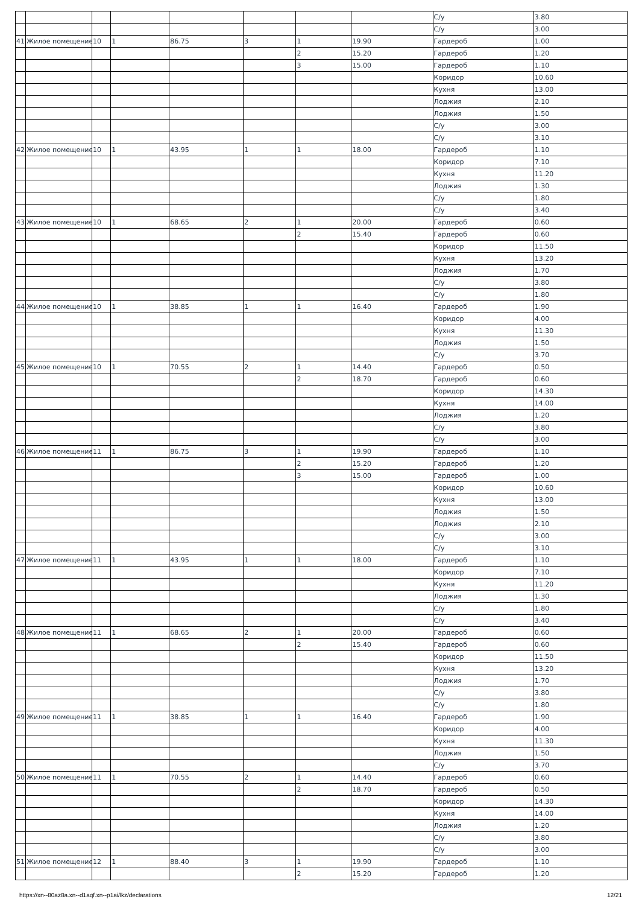| | | | | | | | | С/у | 3.80 |
| | | | | | | | | С/у | 3.00 |
| 41 | Жилое помещение | 10 | 1 | 86.75 | 3 | 1 | 19.90 | Гардероб | 1.00 |
| | | | | | | 2 | 15.20 | Гардероб | 1.20 |
| | | | | | | 3 | 15.00 | Гардероб | 1.10 |
| | | | | | | | | Коридор | 10.60 |
| | | | | | | | | Кухня | 13.00 |
| | | | | | | | | Лоджия | 2.10 |
| | | | | | | | | Лоджия | 1.50 |
| | | | | | | | | С/у | 3.00 |
| | | | | | | | | С/у | 3.10 |
| 42 | Жилое помещение | 10 | 1 | 43.95 | 1 | 1 | 18.00 | Гардероб | 1.10 |
| | | | | | | | | Коридор | 7.10 |
| | | | | | | | | Кухня | 11.20 |
| | | | | | | | | Лоджия | 1.30 |
| | | | | | | | | С/у | 1.80 |
| | | | | | | | | С/у | 3.40 |
| 43 | Жилое помещение | 10 | 1 | 68.65 | 2 | 1 | 20.00 | Гардероб | 0.60 |
| | | | | | | 2 | 15.40 | Гардероб | 0.60 |
| | | | | | | | | Коридор | 11.50 |
| | | | | | | | | Кухня | 13.20 |
| | | | | | | | | Лоджия | 1.70 |
| | | | | | | | | С/у | 3.80 |
| | | | | | | | | С/у | 1.80 |
| 44 | Жилое помещение | 10 | 1 | 38.85 | 1 | 1 | 16.40 | Гардероб | 1.90 |
| | | | | | | | | Коридор | 4.00 |
| | | | | | | | | Кухня | 11.30 |
| | | | | | | | | Лоджия | 1.50 |
| | | | | | | | | С/у | 3.70 |
| 45 | Жилое помещение | 10 | 1 | 70.55 | 2 | 1 | 14.40 | Гардероб | 0.50 |
| | | | | | | 2 | 18.70 | Гардероб | 0.60 |
| | | | | | | | | Коридор | 14.30 |
| | | | | | | | | Кухня | 14.00 |
| | | | | | | | | Лоджия | 1.20 |
| | | | | | | | | С/у | 3.80 |
| | | | | | | | | С/у | 3.00 |
| 46 | Жилое помещение | 11 | 1 | 86.75 | 3 | 1 | 19.90 | Гардероб | 1.10 |
| | | | | | | 2 | 15.20 | Гардероб | 1.20 |
| | | | | | | 3 | 15.00 | Гардероб | 1.00 |
| | | | | | | | | Коридор | 10.60 |
| | | | | | | | | Кухня | 13.00 |
| | | | | | | | | Лоджия | 1.50 |
| | | | | | | | | Лоджия | 2.10 |
| | | | | | | | | С/у | 3.00 |
| | | | | | | | | С/у | 3.10 |
| 47 | Жилое помещение | 11 | 1 | 43.95 | 1 | 1 | 18.00 | Гардероб | 1.10 |
| | | | | | | | | Коридор | 7.10 |
| | | | | | | | | Кухня | 11.20 |
| | | | | | | | | Лоджия | 1.30 |
| | | | | | | | | С/у | 1.80 |
| | | | | | | | | С/у | 3.40 |
| 48 | Жилое помещение | 11 | 1 | 68.65 | 2 | 1 | 20.00 | Гардероб | 0.60 |
| | | | | | | 2 | 15.40 | Гардероб | 0.60 |
| | | | | | | | | Коридор | 11.50 |
| | | | | | | | | Кухня | 13.20 |
| | | | | | | | | Лоджия | 1.70 |
| | | | | | | | | С/у | 3.80 |
| | | | | | | | | С/у | 1.80 |
| 49 | Жилое помещение | 11 | 1 | 38.85 | 1 | 1 | 16.40 | Гардероб | 1.90 |
| | | | | | | | | Коридор | 4.00 |
| | | | | | | | | Кухня | 11.30 |
| | | | | | | | | Лоджия | 1.50 |
| | | | | | | | | С/у | 3.70 |
| 50 | Жилое помещение | 11 | 1 | 70.55 | 2 | 1 | 14.40 | Гардероб | 0.60 |
| | | | | | | 2 | 18.70 | Гардероб | 0.50 |
| | | | | | | | | Коридор | 14.30 |
| | | | | | | | | Кухня | 14.00 |
| | | | | | | | | Лоджия | 1.20 |
| | | | | | | | | С/у | 3.80 |
| | | | | | | | | С/у | 3.00 |
| 51 | Жилое помещение | 12 | 1 | 88.40 | 3 | 1 | 19.90 | Гардероб | 1.10 |
| | | | | | | 2 | 15.20 | Гардероб | 1.20 |
https://xn--80az8a.xn--d1aqf.xn--p1ai/lkz/declarations 12/21